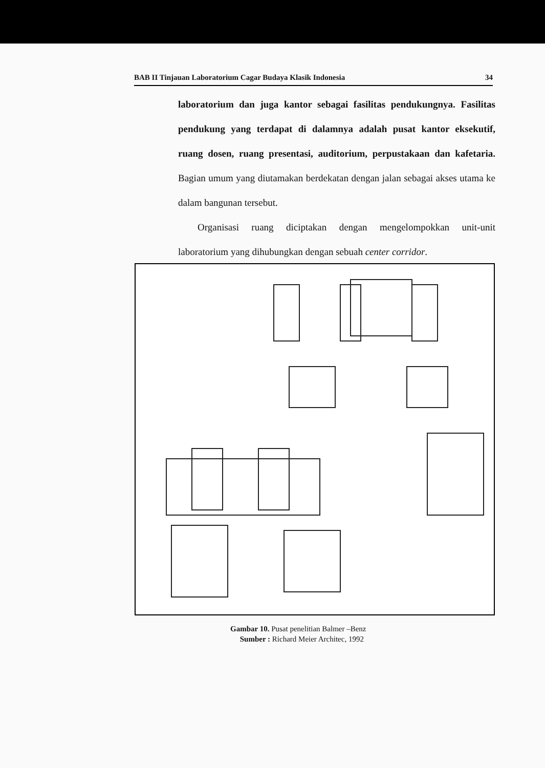BAB II Tinjauan Laboratorium Cagar Budaya Klasik Indonesia 34
laboratorium dan juga kantor sebagai fasilitas pendukungnya. Fasilitas pendukung yang terdapat di dalamnya adalah pusat kantor eksekutif, ruang dosen, ruang presentasi, auditorium, perpustakaan dan kafetaria. Bagian umum yang diutamakan berdekatan dengan jalan sebagai akses utama ke dalam bangunan tersebut.
Organisasi ruang diciptakan dengan mengelompokkan unit-unit laboratorium yang dihubungkan dengan sebuah center corridor.
Gambar 10. Pusat penelitian Balmer –Benz
Sumber : Richard Meier Architec, 1992